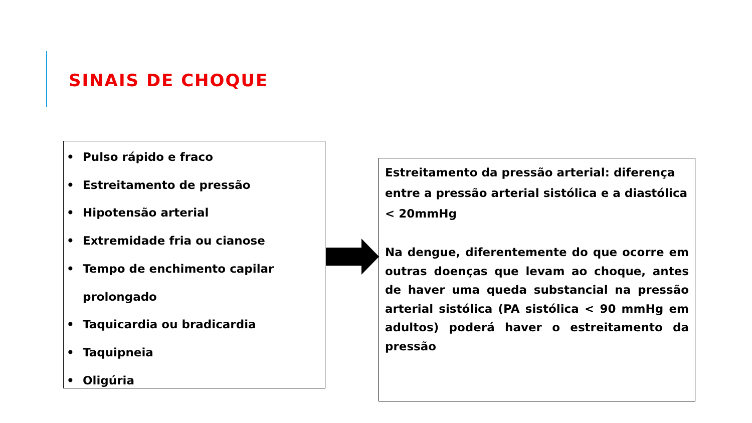SINAIS DE CHOQUE
• Pulso rápido e fraco
• Estreitamento de pressão
• Hipotensão arterial
• Extremidade fria ou cianose
• Tempo de enchimento capilar
prolongado
• Taquicardia ou bradicardia
• Taquipneia
• Oligúria
Estreitamento da pressão arterial: diferença entre a pressão arterial sistólica e a diastólica < 20mmHg
Na dengue, diferentemente do que ocorre em outras doenças que levam ao choque, antes de haver uma queda substancial na pressão arterial sistólica (PA sistólica < 90 mmHg em adultos) poderá haver o estreitamento da pressão